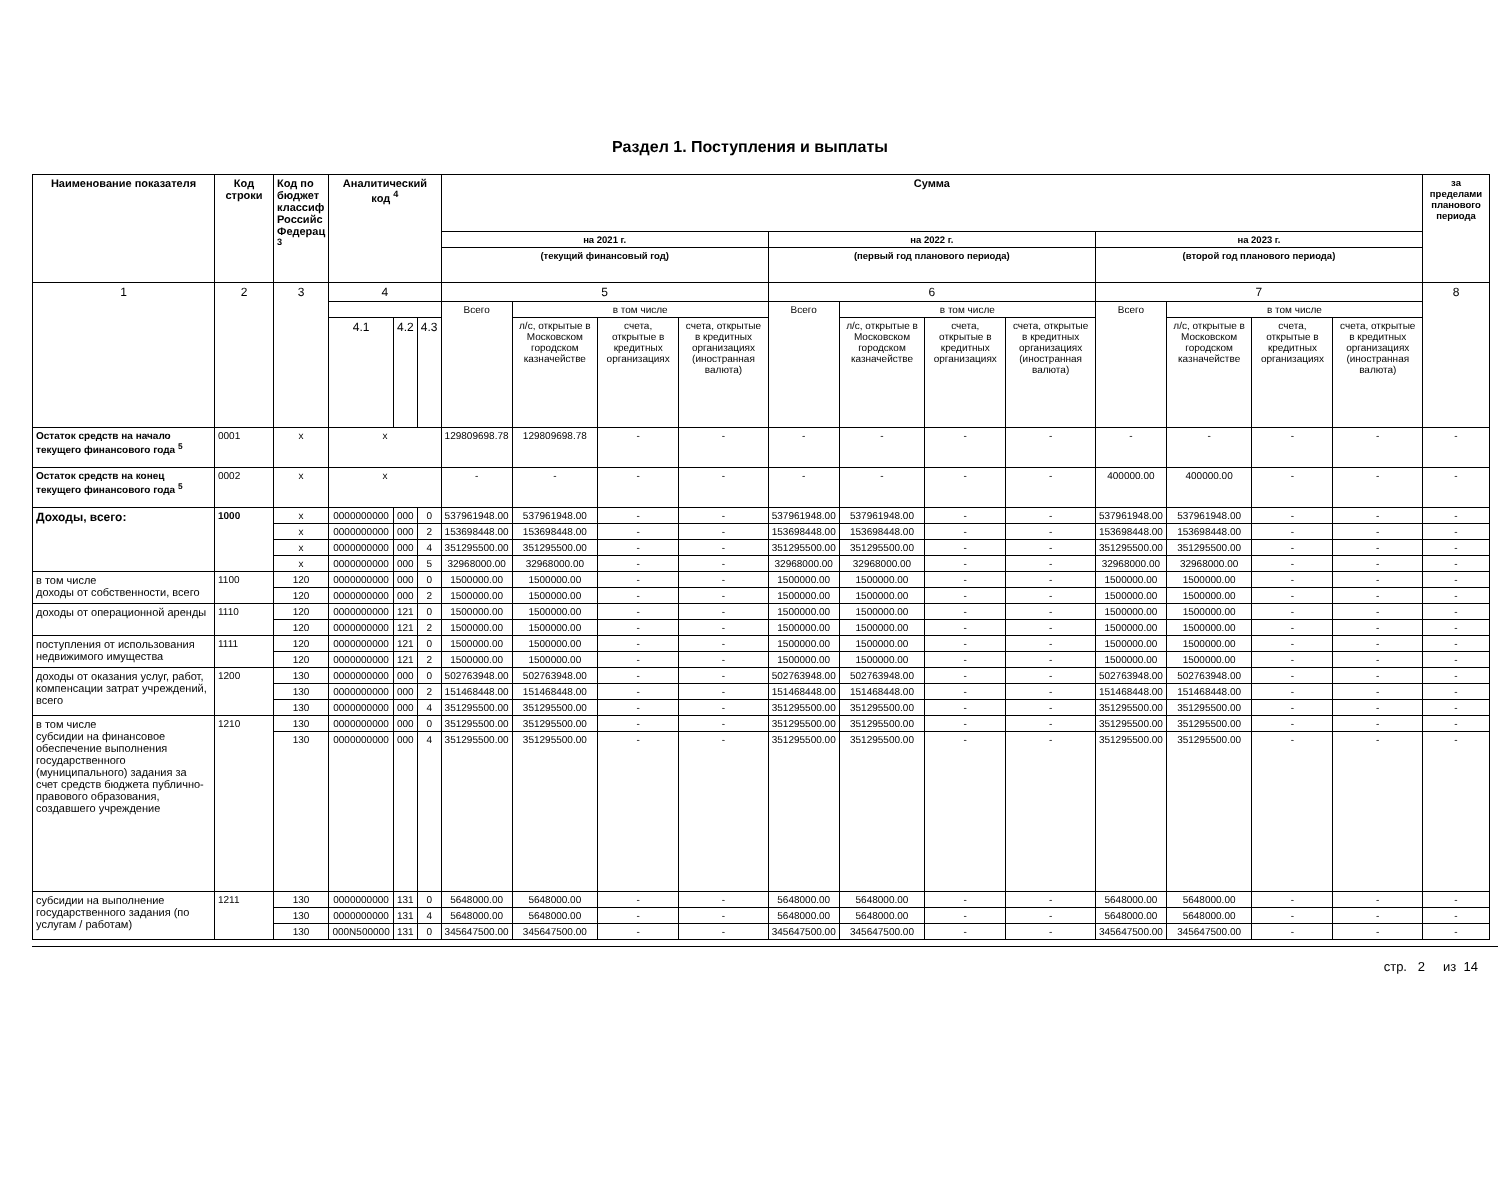Раздел 1. Поступления и выплаты
| Наименование показателя | Код строки | Код по бюджет классиф Российс Федерац <sup>3</sup> | Аналитический код <sup>4</sup> | | | Сумма | | | | | | | | | | | | за пределами планового периода |
| --- | --- | --- | --- | --- | --- | --- | --- | --- | --- | --- | --- | --- | --- | --- | --- | --- | --- | --- |
| | | | | | | на 2021 г. | | | | на 2022 г. | | | | на 2023 г. | | | | |
| | | | | | | (текущий финансовый год) | | | | (первый год планового периода) | | | | (второй год планового периода) | | | | |
| 1 | 2 | 3 | 4 | | | 5 | | | | 6 | | | | 7 | | | | 8 |
| | | | | | | Всего | в том числе | | | Всего | в том числе | | | Всего | в том числе | | | |
| | | | 4.1 | 4.2 | 4.3 | | л/с, открытые в Московском городском казначействе | счета, открытые в кредитных организациях | счета, открытые в кредитных организациях (иностранная валюта) | | л/с, открытые в Московском городском казначействе | счета, открытые в кредитных организациях | счета, открытые в кредитных организациях (иностранная валюта) | | л/с, открытые в Московском городском казначействе | счета, открытые в кредитных организациях | счета, открытые в кредитных организациях (иностранная валюта) | |
| Остаток средств на начало текущего финансового года <sup>5</sup> | 0001 | x | x | | | 129809698.78 | 129809698.78 | - | - | - | - | - | - | - | - | - | - | - |
| Остаток средств на конец текущего финансового года <sup>5</sup> | 0002 | x | x | | | - | - | - | - | - | - | - | - | 400000.00 | 400000.00 | - | - | - |
| Доходы, всего: | 1000 | x | 0000000000 | 000 | 0 | 537961948.00 | 537961948.00 | - | - | 537961948.00 | 537961948.00 | - | - | 537961948.00 | 537961948.00 | - | - | - |
| | | x | 0000000000 | 000 | 2 | 153698448.00 | 153698448.00 | - | - | 153698448.00 | 153698448.00 | - | - | 153698448.00 | 153698448.00 | - | - | - |
| | | x | 0000000000 | 000 | 4 | 351295500.00 | 351295500.00 | - | - | 351295500.00 | 351295500.00 | - | - | 351295500.00 | 351295500.00 | - | - | - |
| | | x | 0000000000 | 000 | 5 | 32968000.00 | 32968000.00 | - | - | 32968000.00 | 32968000.00 | - | - | 32968000.00 | 32968000.00 | - | - | - |
| в том числе доходы от собственности, всего | 1100 | 120 | 0000000000 | 000 | 0 | 1500000.00 | 1500000.00 | - | - | 1500000.00 | 1500000.00 | - | - | 1500000.00 | 1500000.00 | - | - | - |
| | | 120 | 0000000000 | 000 | 2 | 1500000.00 | 1500000.00 | - | - | 1500000.00 | 1500000.00 | - | - | 1500000.00 | 1500000.00 | - | - | - |
| доходы от операционной аренды | 1110 | 120 | 0000000000 | 121 | 0 | 1500000.00 | 1500000.00 | - | - | 1500000.00 | 1500000.00 | - | - | 1500000.00 | 1500000.00 | - | - | - |
| | | 120 | 0000000000 | 121 | 2 | 1500000.00 | 1500000.00 | - | - | 1500000.00 | 1500000.00 | - | - | 1500000.00 | 1500000.00 | - | - | - |
| поступления от использования недвижимого имущества | 1111 | 120 | 0000000000 | 121 | 0 | 1500000.00 | 1500000.00 | - | - | 1500000.00 | 1500000.00 | - | - | 1500000.00 | 1500000.00 | - | - | - |
| | | 120 | 0000000000 | 121 | 2 | 1500000.00 | 1500000.00 | - | - | 1500000.00 | 1500000.00 | - | - | 1500000.00 | 1500000.00 | - | - | - |
| доходы от оказания услуг, работ, компенсации затрат учреждений, всего | 1200 | 130 | 0000000000 | 000 | 0 | 502763948.00 | 502763948.00 | - | - | 502763948.00 | 502763948.00 | - | - | 502763948.00 | 502763948.00 | - | - | - |
| | | 130 | 0000000000 | 000 | 2 | 151468448.00 | 151468448.00 | - | - | 151468448.00 | 151468448.00 | - | - | 151468448.00 | 151468448.00 | - | - | - |
| | | 130 | 0000000000 | 000 | 4 | 351295500.00 | 351295500.00 | - | - | 351295500.00 | 351295500.00 | - | - | 351295500.00 | 351295500.00 | - | - | - |
| в том числе субсидии на финансовое обеспечение выполнения государственного (муниципального) задания за счет средств бюджета публично-правового образования, создавшего учреждение | 1210 | 130 | 0000000000 | 000 | 0 | 351295500.00 | 351295500.00 | - | - | 351295500.00 | 351295500.00 | - | - | 351295500.00 | 351295500.00 | - | - | - |
| | | 130 | 0000000000 | 000 | 4 | 351295500.00 | 351295500.00 | - | - | 351295500.00 | 351295500.00 | - | - | 351295500.00 | 351295500.00 | - | - | - |
| субсидии на выполнение государственного задания (по услугам / работам) | 1211 | 130 | 0000000000 | 131 | 0 | 5648000.00 | 5648000.00 | - | - | 5648000.00 | 5648000.00 | - | - | 5648000.00 | 5648000.00 | - | - | - |
| | | 130 | 0000000000 | 131 | 4 | 5648000.00 | 5648000.00 | - | - | 5648000.00 | 5648000.00 | - | - | 5648000.00 | 5648000.00 | - | - | - |
| | | 130 | 000N500000 | 131 | 0 | 345647500.00 | 345647500.00 | - | - | 345647500.00 | 345647500.00 | - | - | 345647500.00 | 345647500.00 | - | - | - |
стр. 2 из 14